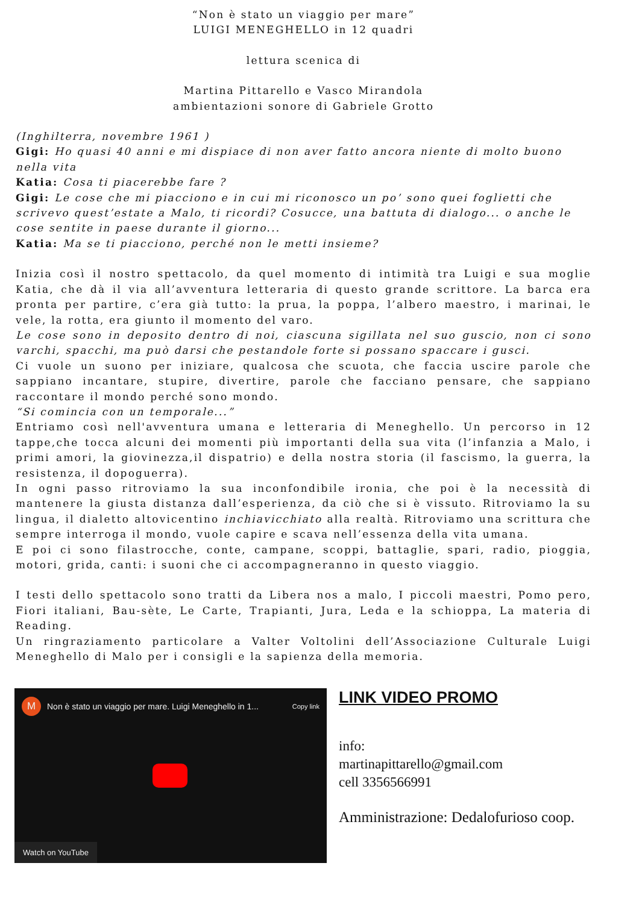“Non è stato un viaggio per mare”
LUIGI MENEGHELLO in 12 quadri
lettura scenica di
Martina Pittarello e Vasco Mirandola
ambientazioni sonore di Gabriele Grotto
(Inghilterra, novembre 1961 )
Gigi: Ho quasi 40 anni e mi dispiace di non aver fatto ancora niente di molto buono nella vita
Katia: Cosa ti piacerebbe fare ?
Gigi: Le cose che mi piacciono e in cui mi riconosco un po’ sono quei foglietti che scrivevo quest’estate a Malo, ti ricordi? Cosucce, una battuta di dialogo... o anche le cose sentite in paese durante il giorno...
Katia: Ma se ti piacciono, perché non le metti insieme?
Inizia così il nostro spettacolo, da quel momento di intimità tra Luigi e sua moglie Katia, che dà il via all’avventura letteraria di questo grande scrittore. La barca era pronta per partire, c’era già tutto: la prua, la poppa, l’albero maestro, i marinai, le vele, la rotta, era giunto il momento del varo.
Le cose sono in deposito dentro di noi, ciascuna sigillata nel suo guscio, non ci sono varchi, spacchi, ma può darsi che pestandole forte si possano spaccare i gusci.
Ci vuole un suono per iniziare, qualcosa che scuota, che faccia uscire parole che sappiano incantare, stupire, divertire, parole che facciano pensare, che sappiano raccontare il mondo perché sono mondo.
“Si comincia con un temporale...”
Entriamo così nell'avventura umana e letteraria di Meneghello. Un percorso in 12 tappe,che tocca alcuni dei momenti più importanti della sua vita (l’infanzia a Malo, i primi amori, la giovinezza,il dispatrio) e della nostra storia (il fascismo, la guerra, la resistenza, il dopoguerra).
In ogni passo ritroviamo la sua inconfondibile ironia, che poi è la necessità di mantenere la giusta distanza dall’esperienza, da ciò che si è vissuto. Ritroviamo la su lingua, il dialetto altovicentino inchiavicchiato alla realtà. Ritroviamo una scrittura che sempre interroga il mondo, vuole capire e scava nell’essenza della vita umana.
E poi ci sono filastrocche, conte, campane, scoppi, battaglie, spari, radio, pioggia, motori, grida, canti: i suoni che ci accompagneranno in questo viaggio.
I testi dello spettacolo sono tratti da Libera nos a malo, I piccoli maestri, Pomo pero, Fiori italiani, Bau-sète, Le Carte, Trapianti, Jura, Leda e la schioppa, La materia di Reading.
Un ringraziamento particolare a Valter Voltolini dell’Associazione Culturale Luigi Meneghello di Malo per i consigli e la sapienza della memoria.
M Non è stato un viaggio per mare. Luigi Meneghello in 1... Copy link
Watch on YouTube
LINK VIDEO PROMO
info:
martinapittarello@gmail.com
cell 3356566991
Amministrazione: Dedalofurioso coop.